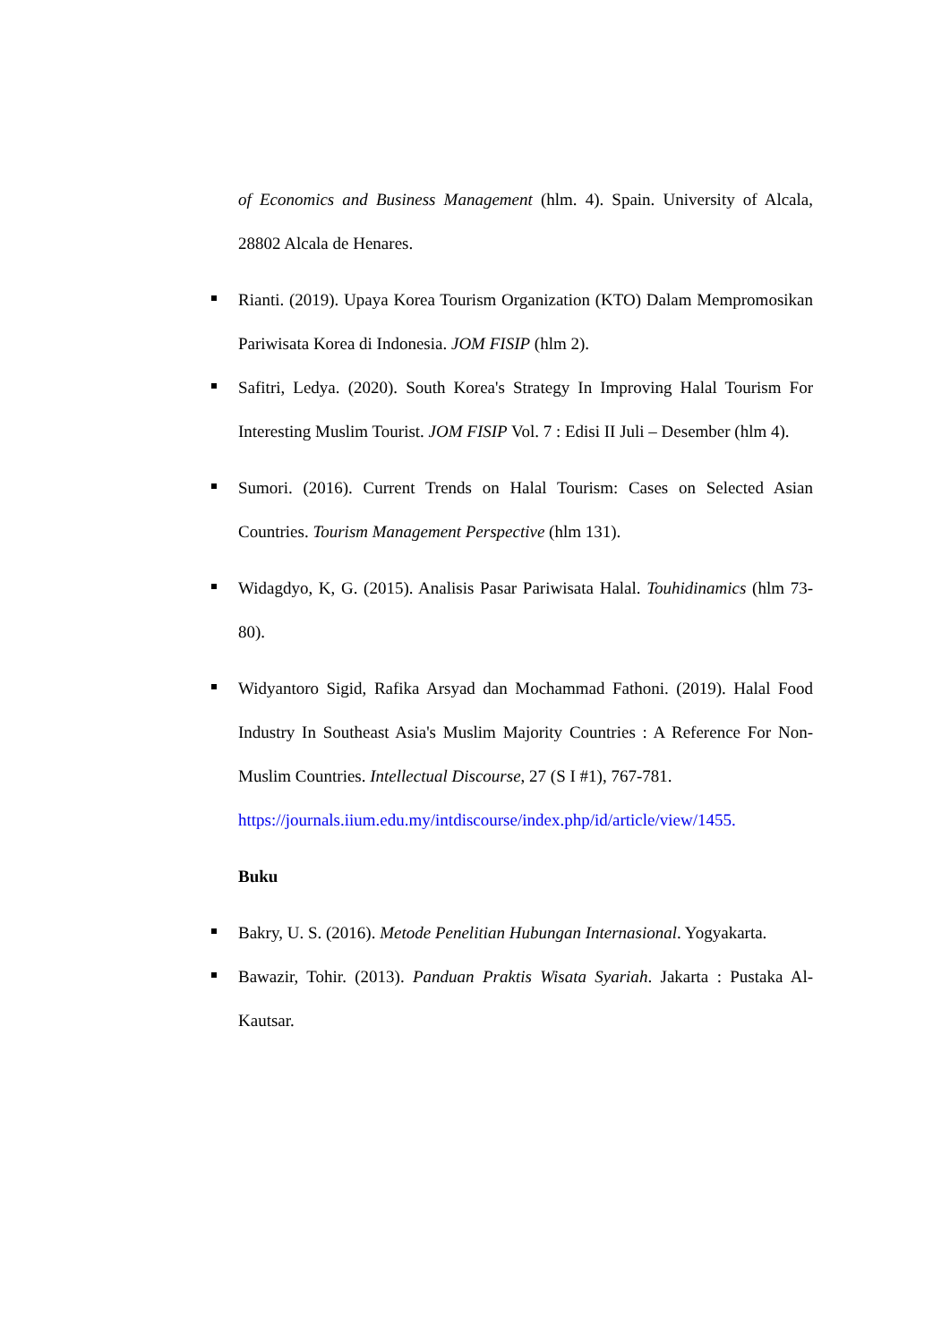of Economics and Business Management (hlm. 4). Spain. University of Alcala, 28802 Alcala de Henares.
Rianti. (2019). Upaya Korea Tourism Organization (KTO) Dalam Mempromosikan Pariwisata Korea di Indonesia. JOM FISIP (hlm 2).
Safitri, Ledya. (2020). South Korea's Strategy In Improving Halal Tourism For Interesting Muslim Tourist. JOM FISIP Vol. 7 : Edisi II Juli – Desember (hlm 4).
Sumori. (2016). Current Trends on Halal Tourism: Cases on Selected Asian Countries. Tourism Management Perspective (hlm 131).
Widagdyo, K, G. (2015). Analisis Pasar Pariwisata Halal. Touhidinamics (hlm 73-80).
Widyantoro Sigid, Rafika Arsyad dan Mochammad Fathoni. (2019). Halal Food Industry In Southeast Asia's Muslim Majority Countries : A Reference For Non-Muslim Countries. Intellectual Discourse, 27 (S I #1), 767-781.
https://journals.iium.edu.my/intdiscourse/index.php/id/article/view/1455.
Buku
Bakry, U. S. (2016). Metode Penelitian Hubungan Internasional. Yogyakarta.
Bawazir, Tohir. (2013). Panduan Praktis Wisata Syariah. Jakarta : Pustaka Al-Kautsar.